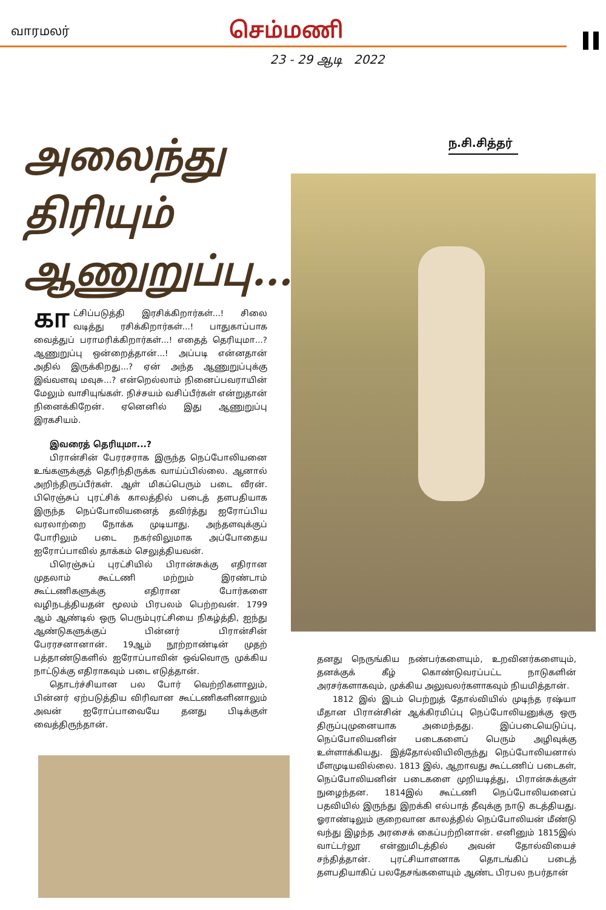வாரமலர்
செம்மணி
23 - 29 ஆடி 2022
அலைந்து
திரியும்
ஆணுறுப்பு...?
ந.சி.சித்தர்
கா ட்சிப்படுத்தி இரசிக்கிறார்கள்...! சிலை வடித்து ரசிக்கிறார்கள்...! பாதுகாப்பாக வைத்துப் பராமரிக்கிறார்கள்...! எதைத் தெரியுமா...? ஆணுறுப்பு ஒன்றைத்தான்...! அப்படி என்னதான் அதில் இருக்கிறது...? ஏன் அந்த ஆணுறுப்புக்கு இவ்வளவு மவுசு...? என்றெல்லாம் நினைப்பவராயின் மேலும் வாசியுங்கள். நிச்சயம் வசிப்பீர்கள் என்றுதான் நினைக்கிறேன். ஏனெனில் இது ஆணுறுப்பு இரகசியம்.
இவரைத் தெரியுமா...?
பிரான்சின் பேரரசராக இருந்த நெப்போலியனை உங்களுக்குத் தெரிந்திருக்க வாய்ப்பில்லை. ஆனால் அறிந்திருப்பீர்கள். ஆள் மிகப்பெரும் படை வீரன். பிரெஞ்சுப் புரட்சிக் காலத்தில் படைத் தளபதியாக இருந்த நெப்போலியனைத் தவிர்த்து ஐரோப்பிய வரலாற்றை நோக்க முடியாது. அந்தளவுக்குப் போரிலும் படை நகர்விலுமாக அப்போதைய ஐரோப்பாவில் தாக்கம் செலுத்தியவன்.
பிரெஞ்சுப் புரட்சியில் பிரான்சுக்கு எதிரான முதலாம் கூட்டணி மற்றும் இரண்டாம் கூட்டணிகளுக்கு எதிரான போர்களை வழிநடத்தியதன் மூலம் பிரபலம் பெற்றவன். 1799 ஆம் ஆண்டில் ஒரு பெரும்புரட்சியை நிகழ்த்தி, ஐந்து ஆண்டுகளுக்குப் பின்னர் பிரான்சின் பேரரசனானான். 19ஆம் நூற்றாண்டின் முதற் பத்தாண்டுகளில் ஐரோப்பாவின் ஒவ்வொரு முக்கிய நாட்டுக்கு எதிராகவும் படை எடுத்தான்.
தொடர்ச்சியான பல போர் வெற்றிகளாலும், பின்னர் ஏற்படுத்திய விரிவான கூட்டணிகளினாலும் அவன் ஐரோப்பாவையே தனது பிடிக்குள் வைத்திருந்தான்.
தனது நெருங்கிய நண்பர்களையும், உறவினர்களையும், தனக்குக் கீழ் கொண்டுவரப்பட்ட நாடுகளின் அரசர்களாகவும், முக்கிய அலுவலர்களாகவும் நியமித்தான்.
1812 இல் இடம் பெற்றுத் தோல்வியில் முடிந்த ரஷ்யா மீதான பிரான்சின் ஆக்கிரமிப்பு நெப்போலியனுக்கு ஒரு திருப்புமுனையாக அமைந்தது. இப்படையெடுப்பு, நெப்போலியனின் படைகளைப் பெரும் அழிவுக்கு உள்ளாக்கியது. இத்தோல்வியிலிருந்து நெப்போலியனால் மீளமுடியவில்லை. 1813 இல், ஆறாவது கூட்டணிப் படைகள், நெப்போலியனின் படைகளை முறியடித்து, பிரான்சுக்குள் நுழைந்தன. 1814இல் கூட்டணி நெப்போலியனைப் பதவியில் இருந்து இறக்கி எல்பாத் தீவுக்கு நாடு கடத்தியது. ஓராண்டிலும் குறைவான காலத்தில் நெப்போலியன் மீண்டு வந்து இழந்த அரசைக் கைப்பற்றினான். எனினும் 1815இல் வாட்டர்லூ என்னுமிடத்தில் அவன் தோல்வியைச் சந்தித்தான். புரட்சியாளனாக தொடங்கிப் படைத் தளபதியாகிப் பலதேசங்களையும் ஆண்ட பிரபல நபர்தான்